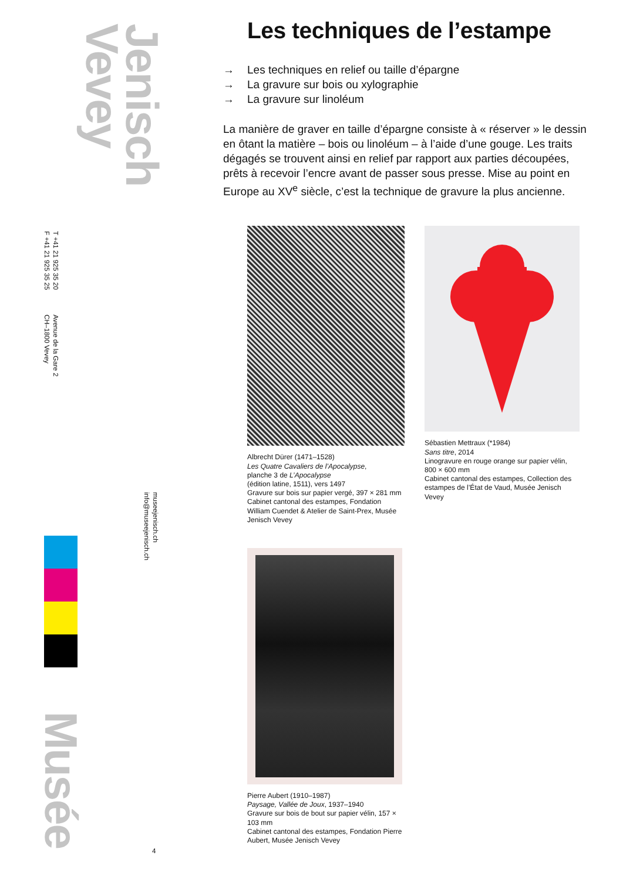Jenisch
Vevey
T +41 21 925 35 20
F +41 21 925 35 25
Avenue de la Gare 2
CH–1800 Vevey
museejenisch.ch
info@museejenisch.ch
Musée
4
Les techniques de l’estampe
→ Les techniques en relief ou taille d’épargne
→ La gravure sur bois ou xylographie
→ La gravure sur linoléum
La manière de graver en taille d’épargne consiste à « réserver » le dessin en ôtant la matière – bois ou linoléum – à l’aide d’une gouge. Les traits dégagés se trouvent ainsi en relief par rapport aux parties découpées, prêts à recevoir l’encre avant de passer sous presse. Mise au point en Europe au XV<sup>e</sup> siècle, c’est la technique de gravure la plus ancienne.
Albrecht Dürer (1471–1528)
Les Quatre Cavaliers de l’Apocalypse,
planche 3 de L’Apocalypse
(édition latine, 1511), vers 1497
Gravure sur bois sur papier vergé, 397 × 281 mm
Cabinet cantonal des estampes, Fondation William Cuendet & Atelier de Saint-Prex, Musée Jenisch Vevey
Sébastien Mettraux (*1984)
Sans titre, 2014
Linogravure en rouge orange sur papier vélin, 800 × 600 mm
Cabinet cantonal des estampes, Collection des estampes de l’État de Vaud, Musée Jenisch Vevey
Pierre Aubert (1910–1987)
Paysage, Vallée de Joux, 1937–1940
Gravure sur bois de bout sur papier vélin, 157 × 103 mm
Cabinet cantonal des estampes, Fondation Pierre Aubert, Musée Jenisch Vevey